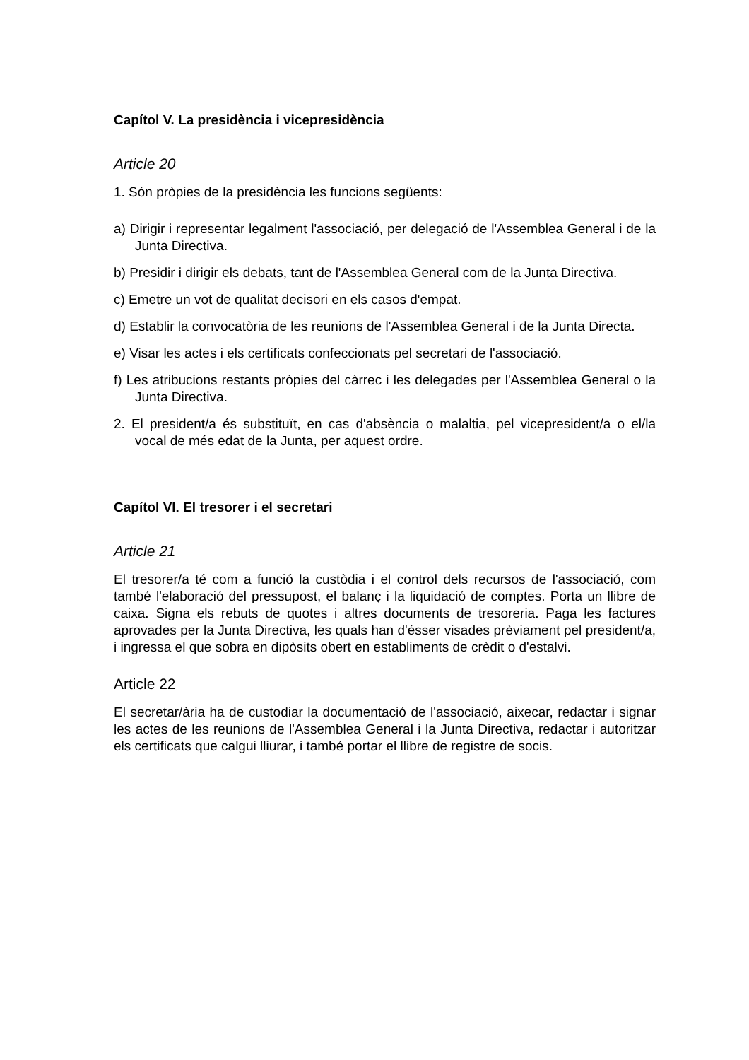Capítol V. La presidència i vicepresidència
Article 20
1. Són pròpies de la presidència les funcions següents:
a) Dirigir i representar legalment l'associació, per delegació de l'Assemblea General i de la Junta Directiva.
b) Presidir i dirigir els debats, tant de l'Assemblea General com de la Junta Directiva.
c) Emetre un vot de qualitat decisori en els casos d'empat.
d) Establir la convocatòria de les reunions de l'Assemblea General i de la Junta Directa.
e) Visar les actes i els certificats confeccionats pel secretari de l'associació.
f) Les atribucions restants pròpies del càrrec i les delegades per l'Assemblea General o la Junta Directiva.
2. El president/a és substituït, en cas d'absència o malaltia, pel vicepresident/a o el/la vocal de més edat de la Junta, per aquest ordre.
Capítol VI. El tresorer i el secretari
Article 21
El tresorer/a té com a funció la custòdia i el control dels recursos de l'associació, com també l'elaboració del pressupost, el balanç i la liquidació de comptes. Porta un llibre de caixa. Signa els rebuts de quotes i altres documents de tresoreria. Paga les factures aprovades per la Junta Directiva, les quals han d'ésser visades prèviament pel president/a, i ingressa el que sobra en dipòsits obert en establiments de crèdit o d'estalvi.
Article 22
El secretar/ària ha de custodiar la documentació de l'associació, aixecar, redactar i signar les actes de les reunions de l'Assemblea General i la Junta Directiva, redactar i autoritzar els certificats que calgui lliurar, i també portar el llibre de registre de socis.